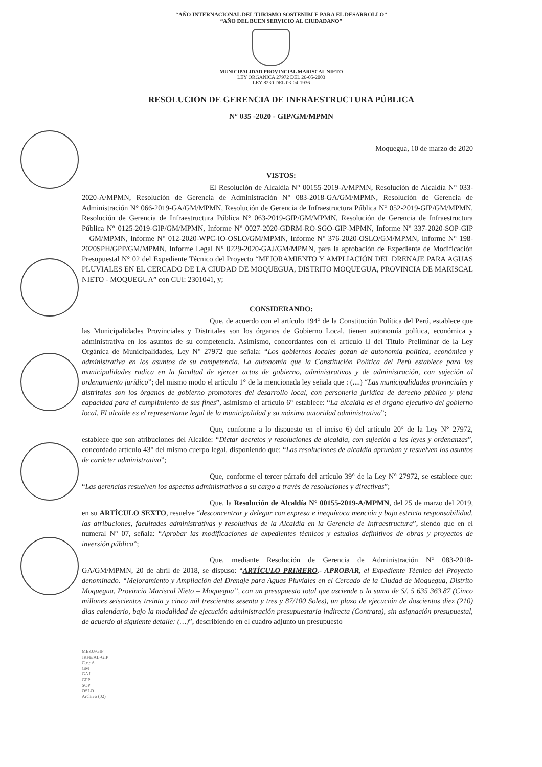“AÑO INTERNACIONAL DEL TURISMO SOSTENIBLE PARA EL DESARROLLO”
“AÑO DEL BUEN SERVICIO AL CIUDADANO”
MUNICIPALIDAD PROVINCIAL MARISCAL NIETO
LEY ORGANICA 27972 DEL 26-05-2003
LEY 8230 DEL 03-04-1936
RESOLUCION DE GERENCIA DE INFRAESTRUCTURA PÚBLICA
N° 035 -2020 - GIP/GM/MPMN
Moquegua, 10 de marzo de 2020
VISTOS:
El Resolución de Alcaldía N° 00155-2019-A/MPMN, Resolución de Alcaldía N° 033-2020-A/MPMN, Resolución de Gerencia de Administración N° 083-2018-GA/GM/MPMN, Resolución de Gerencia de Administración N° 066-2019-GA/GM/MPMN, Resolución de Gerencia de Infraestructura Pública N° 052-2019-GIP/GM/MPMN, Resolución de Gerencia de Infraestructura Pública N° 063-2019-GIP/GM/MPMN, Resolución de Gerencia de Infraestructura Pública N° 0125-2019-GIP/GM/MPMN, Informe N° 0027-2020-GDRM-RO-SGO-GIP-MPMN, Informe N° 337-2020-SOP-GIP—GM/MPMN, Informe N° 012-2020-WPC-IO-OSLO/GM/MPMN, Informe N° 376-2020-OSLO/GM/MPMN, Informe N° 198-2020SPH/GPP/GM/MPMN, Informe Legal N° 0229-2020-GAJ/GM/MPMN, para la aprobación de Expediente de Modificación Presupuestal N° 02 del Expediente Técnico del Proyecto “MEJORAMIENTO Y AMPLIACIÓN DEL DRENAJE PARA AGUAS PLUVIALES EN EL CERCADO DE LA CIUDAD DE MOQUEGUA, DISTRITO MOQUEGUA, PROVINCIA DE MARISCAL NIETO - MOQUEGUA” con CUI: 2301041, y;
CONSIDERANDO:
Que, de acuerdo con el artículo 194° de la Constitución Política del Perú, establece que las Municipalidades Provinciales y Distritales son los órganos de Gobierno Local, tienen autonomía política, económica y administrativa en los asuntos de su competencia. Asimismo, concordantes con el artículo II del Título Preliminar de la Ley Orgánica de Municipalidades, Ley N° 27972 que señala: “Los gobiernos locales gozan de autonomía política, económica y administrativa en los asuntos de su competencia. La autonomía que la Constitución Política del Perú establece para las municipalidades radica en la facultad de ejercer actos de gobierno, administrativos y de administración, con sujeción al ordenamiento jurídico”; del mismo modo el artículo 1° de la mencionada ley señala que : (....) “Las municipalidades provinciales y distritales son los órganos de gobierno promotores del desarrollo local, con personería jurídica de derecho público y plena capacidad para el cumplimiento de sus fines”, asimismo el artículo 6° establece: “La alcaldía es el órgano ejecutivo del gobierno local. El alcalde es el representante legal de la municipalidad y su máxima autoridad administrativa”;
Que, conforme a lo dispuesto en el inciso 6) del artículo 20° de la Ley N° 27972, establece que son atribuciones del Alcalde: “Dictar decretos y resoluciones de alcaldía, con sujeción a las leyes y ordenanzas”, concordado artículo 43° del mismo cuerpo legal, disponiendo que: “Las resoluciones de alcaldía aprueban y resuelven los asuntos de carácter administrativo”;
Que, conforme el tercer párrafo del artículo 39° de la Ley N° 27972, se establece que: “Las gerencias resuelven los aspectos administrativos a su cargo a través de resoluciones y directivas”;
Que, la Resolución de Alcaldía N° 00155-2019-A/MPMN, del 25 de marzo del 2019, en su ARTÍCULO SEXTO, resuelve “desconcentrar y delegar con expresa e inequívoca mención y bajo estricta responsabilidad, las atribuciones, facultades administrativas y resolutivas de la Alcaldía en la Gerencia de Infraestructura”, siendo que en el numeral N° 07, señala: “Aprobar las modificaciones de expedientes técnicos y estudios definitivos de obras y proyectos de inversión pública”;
Que, mediante Resolución de Gerencia de Administración N° 083-2018-GA/GM/MPMN, 20 de abril de 2018, se dispuso: “ARTÍCULO PRIMERO.- APROBAR, el Expediente Técnico del Proyecto denominado. “Mejoramiento y Ampliación del Drenaje para Aguas Pluviales en el Cercado de la Ciudad de Moquegua, Distrito Moquegua, Provincia Mariscal Nieto – Moquegua”, con un presupuesto total que asciende a la suma de S/. 5 635 363.87 (Cinco millones seiscientos treinta y cinco mil trescientos sesenta y tres y 87/100 Soles), un plazo de ejecución de doscientos diez (210) dias calendario, bajo la modalidad de ejecución administración presupuestaria indirecta (Contrata), sin asignación presupuestal, de acuerdo al siguiente detalle: (…)”, describiendo en el cuadro adjunto un presupuesto
MEZU/GIP
JRFE/AL-GIP
C.c.: A
GM
GAJ
GPP
SOP
OSLO
Archivo (02)